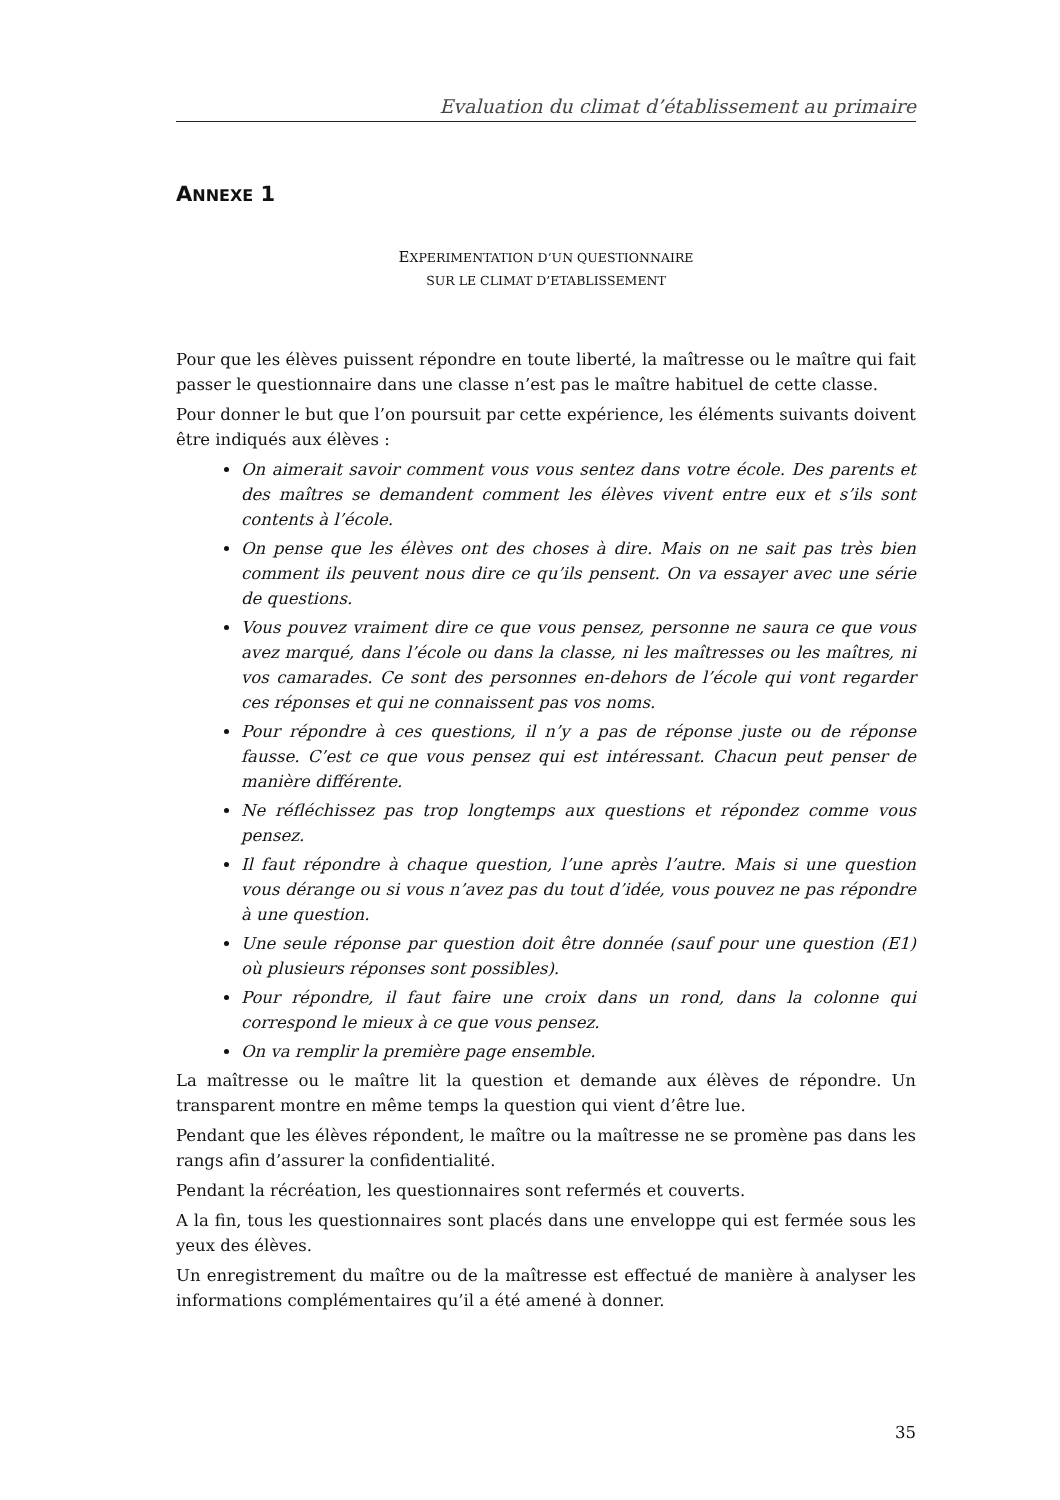Evaluation du climat d’établissement au primaire
ANNEXE 1
EXPERIMENTATION D’UN QUESTIONNAIRE
SUR LE CLIMAT D’ETABLISSEMENT
Pour que les élèves puissent répondre en toute liberté, la maîtresse ou le maître qui fait passer le questionnaire dans une classe n’est pas le maître habituel de cette classe.
Pour donner le but que l’on poursuit par cette expérience, les éléments suivants doivent être indiqués aux élèves :
On aimerait savoir comment vous vous sentez dans votre école. Des parents et des maîtres se demandent comment les élèves vivent entre eux et s’ils sont contents à l’école.
On pense que les élèves ont des choses à dire. Mais on ne sait pas très bien comment ils peuvent nous dire ce qu’ils pensent. On va essayer avec une série de questions.
Vous pouvez vraiment dire ce que vous pensez, personne ne saura ce que vous avez marqué, dans l’école ou dans la classe, ni les maîtresses ou les maîtres, ni vos camarades. Ce sont des personnes en-dehors de l’école qui vont regarder ces réponses et qui ne connaissent pas vos noms.
Pour répondre à ces questions, il n’y a pas de réponse juste ou de réponse fausse. C’est ce que vous pensez qui est intéressant. Chacun peut penser de manière différente.
Ne réfléchissez pas trop longtemps aux questions et répondez comme vous pensez.
Il faut répondre à chaque question, l’une après l’autre. Mais si une question vous dérange ou si vous n’avez pas du tout d’idée, vous pouvez ne pas répondre à une question.
Une seule réponse par question doit être donnée (sauf pour une question (E1) où plusieurs réponses sont possibles).
Pour répondre, il faut faire une croix dans un rond, dans la colonne qui correspond le mieux à ce que vous pensez.
On va remplir la première page ensemble.
La maîtresse ou le maître lit la question et demande aux élèves de répondre. Un transparent montre en même temps la question qui vient d’être lue.
Pendant que les élèves répondent, le maître ou la maîtresse ne se promène pas dans les rangs afin d’assurer la confidentialité.
Pendant la récréation, les questionnaires sont refermés et couverts.
A la fin, tous les questionnaires sont placés dans une enveloppe qui est fermée sous les yeux des élèves.
Un enregistrement du maître ou de la maîtresse est effectué de manière à analyser les informations complémentaires qu’il a été amené à donner.
35